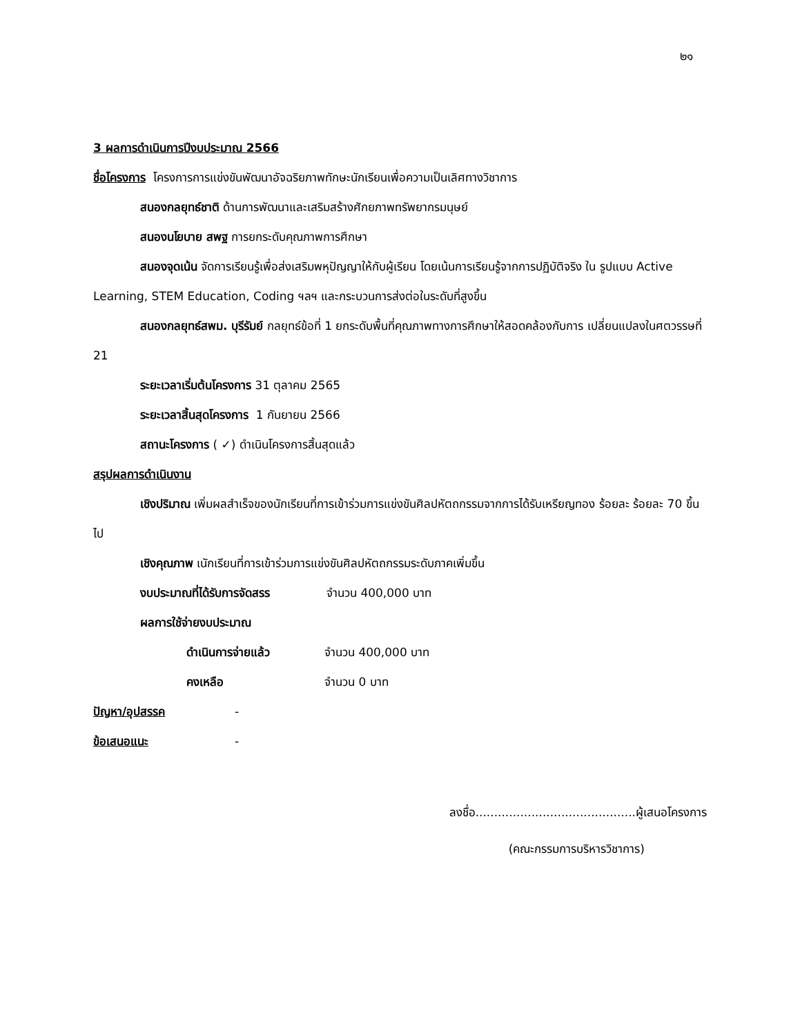๒๑
3 ผลการดำเนินการปีงบประมาณ 2566
ชื่อโครงการ โครงการการแข่งขันพัฒนาอัจฉริยภาพทักษะนักเรียนเพื่อความเป็นเลิศทางวิชาการ
สนองกลยุทธ์ชาติ ด้านการพัฒนาและเสริมสร้างศักยภาพทรัพยากรมนุษย์
สนองนโยบาย สพฐ การยกระดับคุณภาพการศึกษา
สนองจุดเน้น จัดการเรียนรู้เพื่อส่งเสริมพหุปัญญาให้กับผู้เรียน โดยเน้นการเรียนรู้จากการปฏิบัติจริง ใน รูปแบบ Active Learning, STEM Education, Coding ฯลฯ และกระบวนการส่งต่อในระดับที่สูงขึ้น
สนองกลยุทธ์สพม. บุรีรัมย์ กลยุทธ์ข้อที่ 1 ยกระดับพื้นที่คุณภาพทางการศึกษาให้สอดคล้องกับการ เปลี่ยนแปลงในศตวรรษที่ 21
ระยะเวลาเริ่มต้นโครงการ 31 ตุลาคม 2565
ระยะเวลาสิ้นสุดโครงการ 1 กันยายน 2566
สถานะโครงการ ( ✓) ดำเนินโครงการสิ้นสุดแล้ว
สรุปผลการดำเนินงาน
เชิงปริมาณ เพิ่มผลสำเร็จของนักเรียนที่การเข้าร่วมการแข่งขันศิลปหัตถกรรมจากการได้รับเหรียญทอง ร้อยละ ร้อยละ 70 ขึ้นไป
เชิงคุณภาพ เนักเรียนที่การเข้าร่วมการแข่งขันศิลปหัตถกรรมระดับภาคเพิ่มขึ้น
งบประมาณที่ได้รับการจัดสรร จำนวน 400,000 บาท
ผลการใช้จ่ายงบประมาณ
ดำเนินการจ่ายแล้ว จำนวน 400,000 บาท
คงเหลือ จำนวน 0 บาท
ปัญหา/อุปสรรค -
ข้อเสนอแนะ -
ลงชื่อ...........................................ผู้เสนอโครงการ
(คณะกรรมการบริหารวิชาการ)